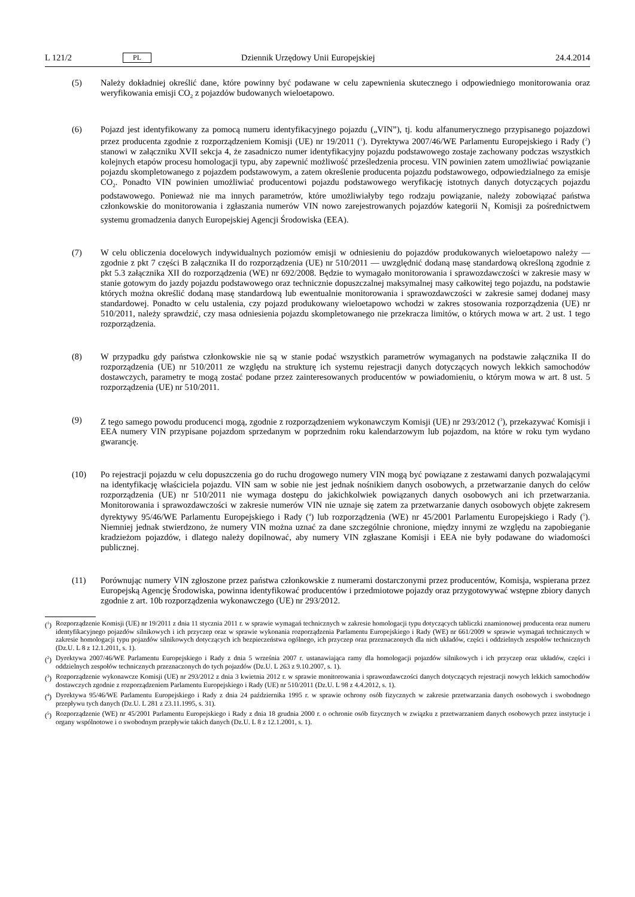L 121/2 PL Dziennik Urzędowy Unii Europejskiej 24.4.2014
(5) Należy dokładniej określić dane, które powinny być podawane w celu zapewnienia skutecznego i odpowiedniego monitorowania oraz weryfikowania emisji CO<sub>2</sub> z pojazdów budowanych wieloetapowo.
(6) Pojazd jest identyfikowany za pomocą numeru identyfikacyjnego pojazdu („VIN”), tj. kodu alfanumerycznego przypisanego pojazdowi przez producenta zgodnie z rozporządzeniem Komisji (UE) nr 19/2011 (<sup>1</sup>). Dyrektywa 2007/46/WE Parlamentu Europejskiego i Rady (<sup>2</sup>) stanowi w załączniku XVII sekcja 4, że zasadniczo numer identyfikacyjny pojazdu podstawowego zostaje zachowany podczas wszystkich kolejnych etapów procesu homologacji typu, aby zapewnić możliwość prześledzenia procesu. VIN powinien zatem umożliwiać powiązanie pojazdu skompletowanego z pojazdem podstawowym, a zatem określenie producenta pojazdu podstawowego, odpowiedzialnego za emisje CO<sub>2</sub>. Ponadto VIN powinien umożliwiać producentowi pojazdu podstawowego weryfikację istotnych danych dotyczących pojazdu podstawowego. Ponieważ nie ma innych parametrów, które umożliwiałyby tego rodzaju powiązanie, należy zobowiązać państwa członkowskie do monitorowania i zgłaszania numerów VIN nowo zarejestrowanych pojazdów kategorii N<sub>1</sub> Komisji za pośrednictwem systemu gromadzenia danych Europejskiej Agencji Środowiska (EEA).
(7) W celu obliczenia docelowych indywidualnych poziomów emisji w odniesieniu do pojazdów produkowanych wieloetapowo należy — zgodnie z pkt 7 części B załącznika II do rozporządzenia (UE) nr 510/2011 — uwzględnić dodaną masę standardową określoną zgodnie z pkt 5.3 załącznika XII do rozporządzenia (WE) nr 692/2008. Będzie to wymagało monitorowania i sprawozdawczości w zakresie masy w stanie gotowym do jazdy pojazdu podstawowego oraz technicznie dopuszczalnej maksymalnej masy całkowitej tego pojazdu, na podstawie których można określić dodaną masę standardową lub ewentualnie monitorowania i sprawozdawczości w zakresie samej dodanej masy standardowej. Ponadto w celu ustalenia, czy pojazd produkowany wieloetapowo wchodzi w zakres stosowania rozporządzenia (UE) nr 510/2011, należy sprawdzić, czy masa odniesienia pojazdu skompletowanego nie przekracza limitów, o których mowa w art. 2 ust. 1 tego rozporządzenia.
(8) W przypadku gdy państwa członkowskie nie są w stanie podać wszystkich parametrów wymaganych na podstawie załącznika II do rozporządzenia (UE) nr 510/2011 ze względu na strukturę ich systemu rejestracji danych dotyczących nowych lekkich samochodów dostawczych, parametry te mogą zostać podane przez zainteresowanych producentów w powiadomieniu, o którym mowa w art. 8 ust. 5 rozporządzenia (UE) nr 510/2011.
(9) Z tego samego powodu producenci mogą, zgodnie z rozporządzeniem wykonawczym Komisji (UE) nr 293/2012 (<sup>3</sup>), przekazywać Komisji i EEA numery VIN przypisane pojazdom sprzedanym w poprzednim roku kalendarzowym lub pojazdom, na które w roku tym wydano gwarancję.
(10) Po rejestracji pojazdu w celu dopuszczenia go do ruchu drogowego numery VIN mogą być powiązane z zestawami danych pozwalającymi na identyfikację właściciela pojazdu. VIN sam w sobie nie jest jednak nośnikiem danych osobowych, a przetwarzanie danych do celów rozporządzenia (UE) nr 510/2011 nie wymaga dostępu do jakichkolwiek powiązanych danych osobowych ani ich przetwarzania. Monitorowania i sprawozdawczości w zakresie numerów VIN nie uznaje się zatem za przetwarzanie danych osobowych objęte zakresem dyrektywy 95/46/WE Parlamentu Europejskiego i Rady (<sup>4</sup>) lub rozporządzenia (WE) nr 45/2001 Parlamentu Europejskiego i Rady (<sup>5</sup>). Niemniej jednak stwierdzono, że numery VIN można uznać za dane szczególnie chronione, między innymi ze względu na zapobieganie kradzieżom pojazdów, i dlatego należy dopilnować, aby numery VIN zgłaszane Komisji i EEA nie były podawane do wiadomości publicznej.
(11) Porównując numery VIN zgłoszone przez państwa członkowskie z numerami dostarczonymi przez producentów, Komisja, wspierana przez Europejską Agencję Środowiska, powinna identyfikować producentów i przedmiotowe pojazdy oraz przygotowywać wstępne zbiory danych zgodnie z art. 10b rozporządzenia wykonawczego (UE) nr 293/2012.
(<sup>1</sup>) Rozporządzenie Komisji (UE) nr 19/2011 z dnia 11 stycznia 2011 r. w sprawie wymagań technicznych w zakresie homologacji typu dotyczących tabliczki znamionowej producenta oraz numeru identyfikacyjnego pojazdów silnikowych i ich przyczep oraz w sprawie wykonania rozporządzenia Parlamentu Europejskiego i Rady (WE) nr 661/2009 w sprawie wymagań technicznych w zakresie homologacji typu pojazdów silnikowych dotyczących ich bezpieczeństwa ogólnego, ich przyczep oraz przeznaczonych dla nich układów, części i oddzielnych zespołów technicznych (Dz.U. L 8 z 12.1.2011, s. 1).
(<sup>2</sup>) Dyrektywa 2007/46/WE Parlamentu Europejskiego i Rady z dnia 5 września 2007 r. ustanawiająca ramy dla homologacji pojazdów silnikowych i ich przyczep oraz układów, części i oddzielnych zespołów technicznych przeznaczonych do tych pojazdów (Dz.U. L 263 z 9.10.2007, s. 1).
(<sup>3</sup>) Rozporządzenie wykonawcze Komisji (UE) nr 293/2012 z dnia 3 kwietnia 2012 r. w sprawie monitorowania i sprawozdawczości danych dotyczących rejestracji nowych lekkich samochodów dostawczych zgodnie z rozporządzeniem Parlamentu Europejskiego i Rady (UE) nr 510/2011 (Dz.U. L 98 z 4.4.2012, s. 1).
(<sup>4</sup>) Dyrektywa 95/46/WE Parlamentu Europejskiego i Rady z dnia 24 października 1995 r. w sprawie ochrony osób fizycznych w zakresie przetwarzania danych osobowych i swobodnego przepływu tych danych (Dz.U. L 281 z 23.11.1995, s. 31).
(<sup>5</sup>) Rozporządzenie (WE) nr 45/2001 Parlamentu Europejskiego i Rady z dnia 18 grudnia 2000 r. o ochronie osób fizycznych w związku z przetwarzaniem danych osobowych przez instytucje i organy wspólnotowe i o swobodnym przepływie takich danych (Dz.U. L 8 z 12.1.2001, s. 1).